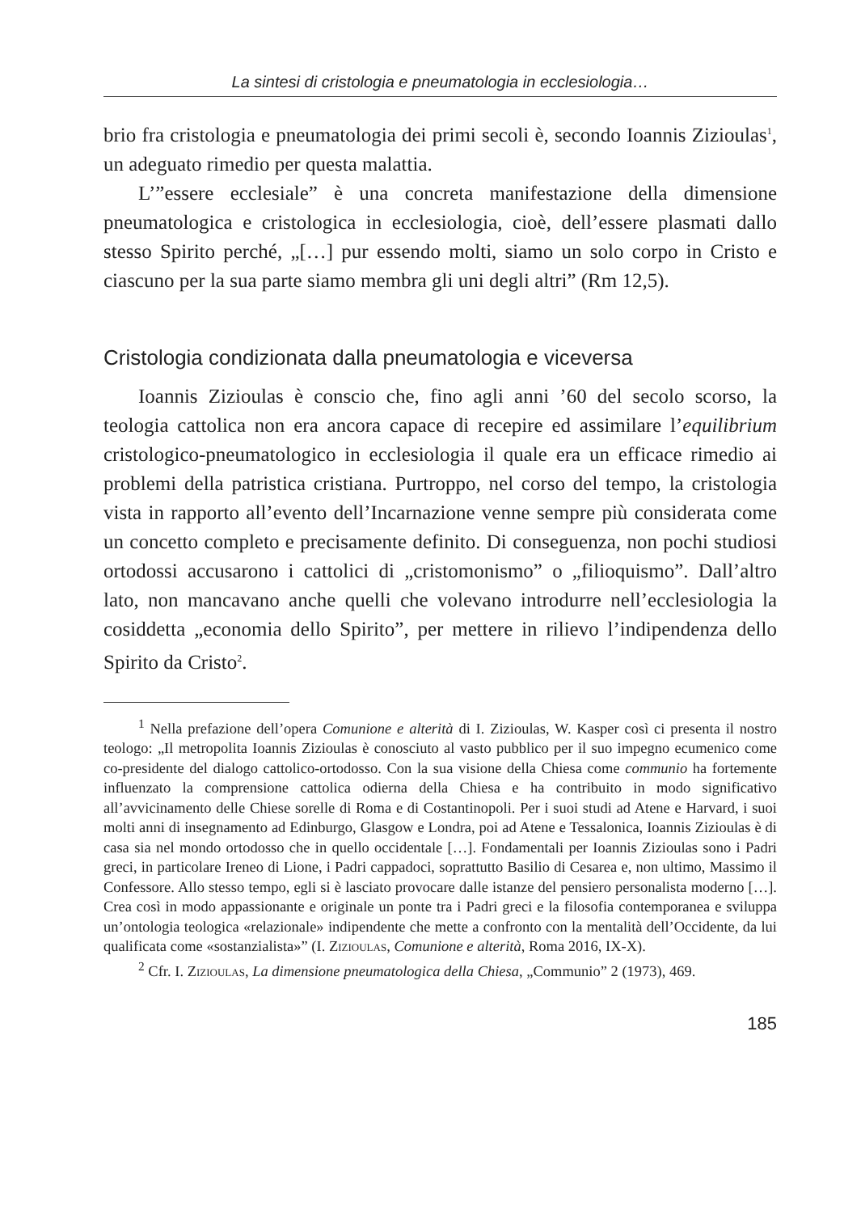La sintesi di cristologia e pneumatologia in ecclesiologia…
brio fra cristologia e pneumatologia dei primi secoli è, secondo Ioannis Zizioulas<sup>1</sup>, un adeguato rimedio per questa malattia.
L’”essere ecclesiale” è una concreta manifestazione della dimensione pneumatologica e cristologica in ecclesiologia, cioè, dell’essere plasmati dallo stesso Spirito perché, „[…] pur essendo molti, siamo un solo corpo in Cristo e ciascuno per la sua parte siamo membra gli uni degli altri” (Rm 12,5).
Cristologia condizionata dalla pneumatologia e viceversa
Ioannis Zizioulas è conscio che, fino agli anni ’60 del secolo scorso, la teologia cattolica non era ancora capace di recepire ed assimilare l’equilibrium cristologico-pneumatologico in ecclesiologia il quale era un efficace rimedio ai problemi della patristica cristiana. Purtroppo, nel corso del tempo, la cristologia vista in rapporto all’evento dell’Incarnazione venne sempre più considerata come un concetto completo e precisamente definito. Di conseguenza, non pochi studiosi ortodossi accusarono i cattolici di „cristomonismo” o „filioquismo”. Dall’altro lato, non mancavano anche quelli che volevano introdurre nell’ecclesiologia la cosiddetta „economia dello Spirito”, per mettere in rilievo l’indipendenza dello Spirito da Cristo<sup>2</sup>.
<sup>1</sup> Nella prefazione dell’opera Comunione e alterità di I. Zizioulas, W. Kasper così ci presenta il nostro teologo: „Il metropolita Ioannis Zizioulas è conosciuto al vasto pubblico per il suo impegno ecumenico come co-presidente del dialogo cattolico-ortodosso. Con la sua visione della Chiesa come communio ha fortemente influenzato la comprensione cattolica odierna della Chiesa e ha contribuito in modo significativo all’avvicinamento delle Chiese sorelle di Roma e di Costantinopoli. Per i suoi studi ad Atene e Harvard, i suoi molti anni di insegnamento ad Edinburgo, Glasgow e Londra, poi ad Atene e Tessalonica, Ioannis Zizioulas è di casa sia nel mondo ortodosso che in quello occidentale […]. Fondamentali per Ioannis Zizioulas sono i Padri greci, in particolare Ireneo di Lione, i Padri cappadoci, soprattutto Basilio di Cesarea e, non ultimo, Massimo il Confessore. Allo stesso tempo, egli si è lasciato provocare dalle istanze del pensiero personalista moderno […]. Crea così in modo appassionante e originale un ponte tra i Padri greci e la filosofia contemporanea e sviluppa un’ontologia teologica «relazionale» indipendente che mette a confronto con la mentalità dell’Occidente, da lui qualificata come «sostanzialista»” (I. Zizioulas, Comunione e alterità, Roma 2016, IX-X).
<sup>2</sup> Cfr. I. Zizioulas, La dimensione pneumatologica della Chiesa, „Communio” 2 (1973), 469.
185